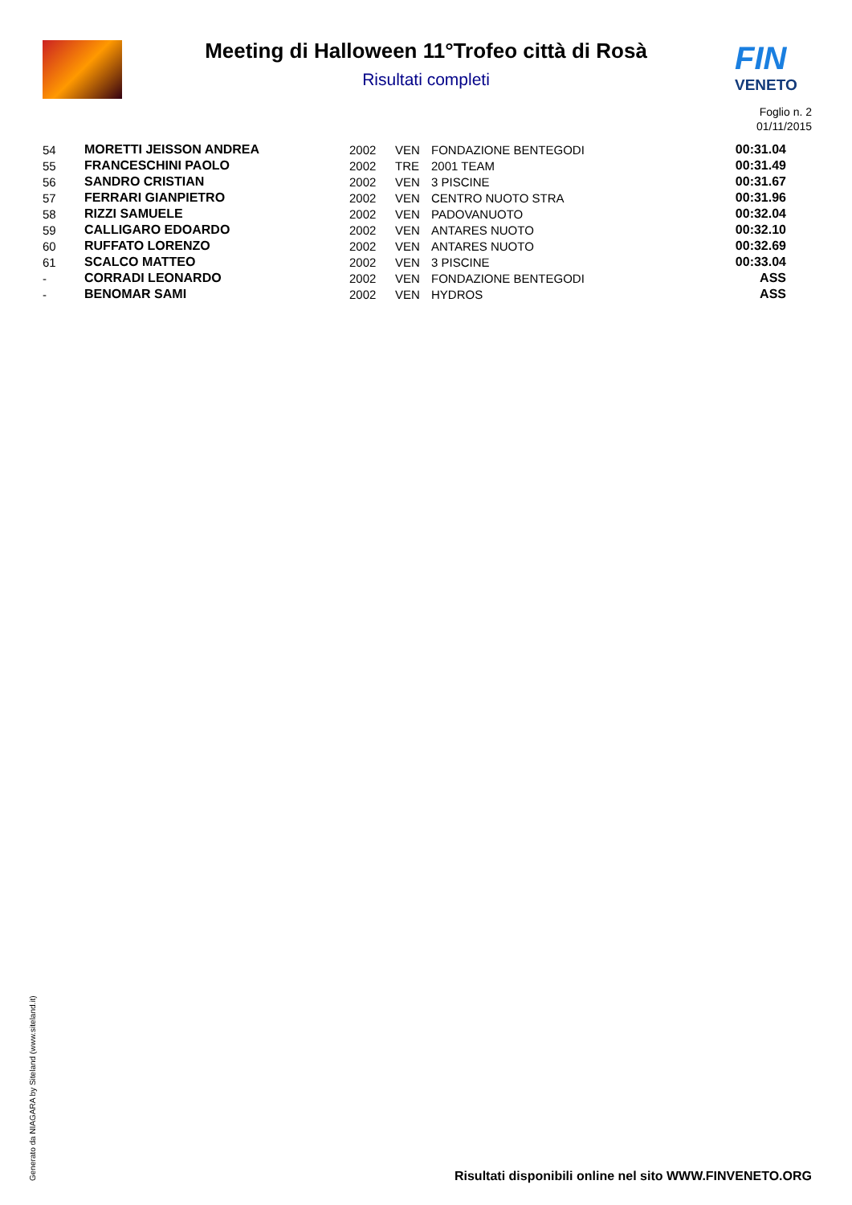Meeting di Halloween 11°Trofeo città di Rosà
Risultati completi
FIN
VENETO
Foglio n. 2
01/11/2015
| 54 | MORETTI JEISSON ANDREA | 2002 | VEN | FONDAZIONE BENTEGODI | 00:31.04 |
| 55 | FRANCESCHINI PAOLO | 2002 | TRE | 2001 TEAM | 00:31.49 |
| 56 | SANDRO CRISTIAN | 2002 | VEN | 3 PISCINE | 00:31.67 |
| 57 | FERRARI GIANPIETRO | 2002 | VEN | CENTRO NUOTO STRA | 00:31.96 |
| 58 | RIZZI SAMUELE | 2002 | VEN | PADOVANUOTO | 00:32.04 |
| 59 | CALLIGARO EDOARDO | 2002 | VEN | ANTARES NUOTO | 00:32.10 |
| 60 | RUFFATO LORENZO | 2002 | VEN | ANTARES NUOTO | 00:32.69 |
| 61 | SCALCO MATTEO | 2002 | VEN | 3 PISCINE | 00:33.04 |
| - | CORRADI LEONARDO | 2002 | VEN | FONDAZIONE BENTEGODI | ASS |
| - | BENOMAR SAMI | 2002 | VEN | HYDROS | ASS |
Generato da NIAGARA by Siteland (www.siteland.it)
Risultati disponibili online nel sito WWW.FINVENETO.ORG